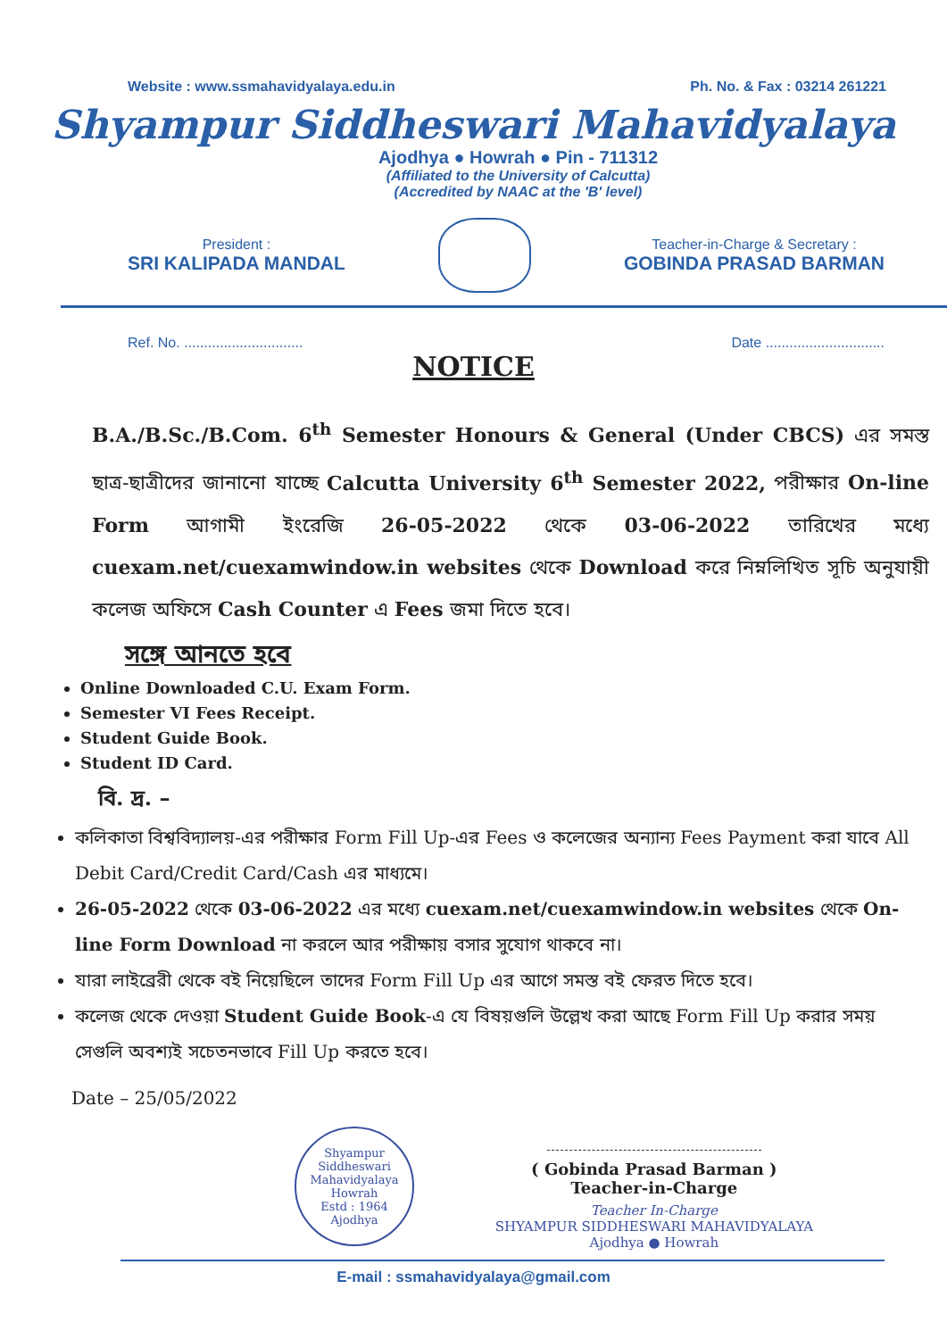Website : www.ssmahavidyalaya.edu.in Ph. No. & Fax : 03214 261221
Shyampur Siddheswari Mahavidyalaya
Ajodhya ● Howrah ● Pin - 711312
(Affiliated to the University of Calcutta)
(Accredited by NAAC at the 'B' level)
President :
SRI KALIPADA MANDAL
Teacher-in-Charge & Secretary :
GOBINDA PRASAD BARMAN
Ref. No. .............................. Date ..............................
NOTICE
B.A./B.Sc./B.Com. 6<sup>th</sup> Semester Honours & General (Under CBCS) এর সমস্ত ছাত্র-ছাত্রীদের জানানো যাচ্ছে Calcutta University 6<sup>th</sup> Semester 2022, পরীক্ষার On-line Form আগামী ইংরেজি 26-05-2022 থেকে 03-06-2022 তারিখের মধ্যে cuexam.net/cuexamwindow.in websites থেকে Download করে নিম্নলিখিত সূচি অনুযায়ী কলেজ অফিসে Cash Counter এ Fees জমা দিতে হবে।
সঙ্গে আনতে হবে
Online Downloaded C.U. Exam Form.
Semester VI Fees Receipt.
Student Guide Book.
Student ID Card.
বি. দ্র. –
কলিকাতা বিশ্ববিদ্যালয়-এর পরীক্ষার Form Fill Up-এর Fees ও কলেজের অন্যান্য Fees Payment করা যাবে All Debit Card/Credit Card/Cash এর মাধ্যমে।
26-05-2022 থেকে 03-06-2022 এর মধ্যে cuexam.net/cuexamwindow.in websites থেকে On-line Form Download না করলে আর পরীক্ষায় বসার সুযোগ থাকবে না।
যারা লাইব্রেরী থেকে বই নিয়েছিলে তাদের Form Fill Up এর আগে সমস্ত বই ফেরত দিতে হবে।
কলেজ থেকে দেওয়া Student Guide Book-এ যে বিষয়গুলি উল্লেখ করা আছে Form Fill Up করার সময় সেগুলি অবশ্যই সচেতনভাবে Fill Up করতে হবে।
Date – 25/05/2022
Shyampur Siddheswari Mahavidyalaya
Howrah
Estd : 1964
Ajodhya
( Gobinda Prasad Barman )
Teacher-in-Charge
Teacher In-Charge
SHYAMPUR SIDDHESWARI MAHAVIDYALAYA
Ajodhya ● Howrah
E-mail : ssmahavidyalaya@gmail.com